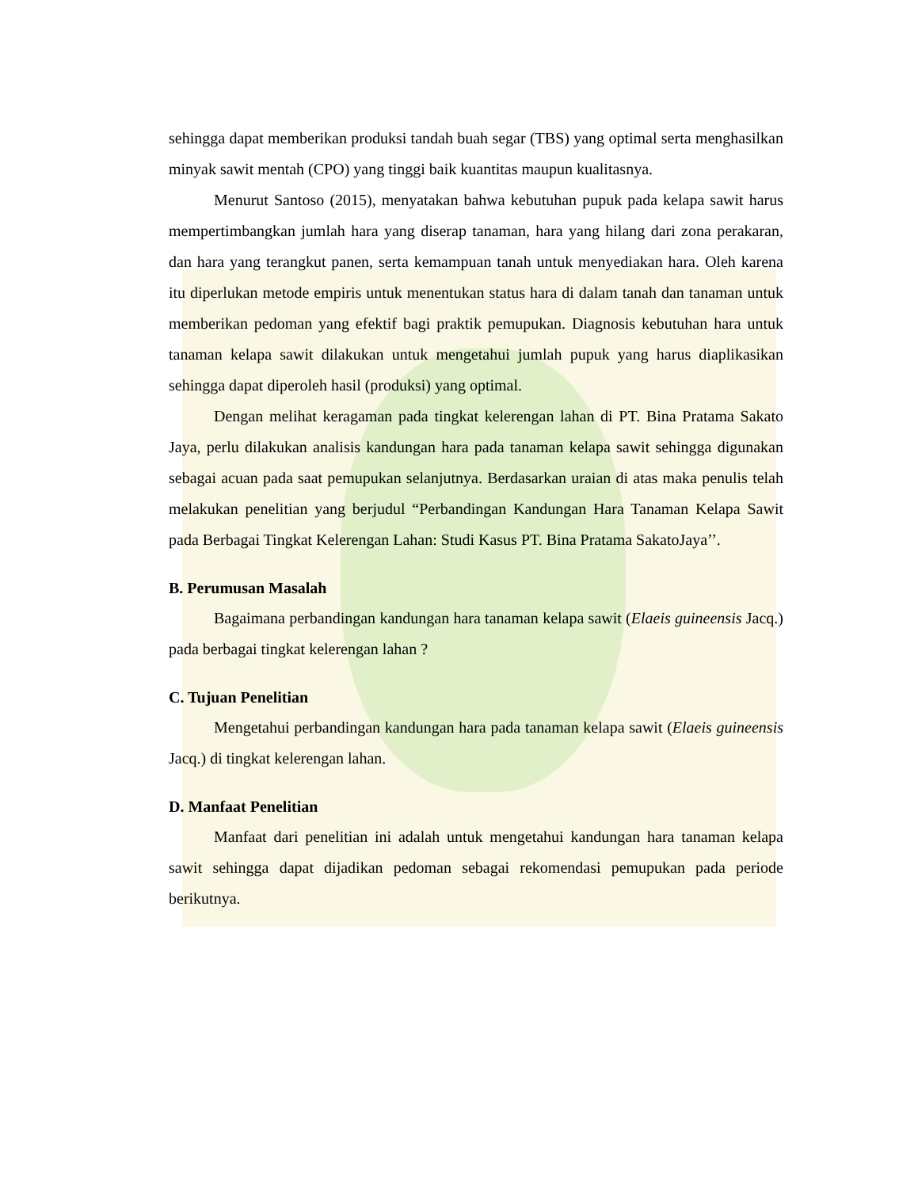sehingga dapat memberikan produksi tandah buah segar (TBS) yang optimal serta menghasilkan minyak sawit mentah (CPO) yang tinggi baik kuantitas maupun kualitasnya.
Menurut Santoso (2015), menyatakan bahwa kebutuhan pupuk pada kelapa sawit harus mempertimbangkan jumlah hara yang diserap tanaman, hara yang hilang dari zona perakaran, dan hara yang terangkut panen, serta kemampuan tanah untuk menyediakan hara. Oleh karena itu diperlukan metode empiris untuk menentukan status hara di dalam tanah dan tanaman untuk memberikan pedoman yang efektif bagi praktik pemupukan. Diagnosis kebutuhan hara untuk tanaman kelapa sawit dilakukan untuk mengetahui jumlah pupuk yang harus diaplikasikan sehingga dapat diperoleh hasil (produksi) yang optimal.
Dengan melihat keragaman pada tingkat kelerengan lahan di PT. Bina Pratama Sakato Jaya, perlu dilakukan analisis kandungan hara pada tanaman kelapa sawit sehingga digunakan sebagai acuan pada saat pemupukan selanjutnya. Berdasarkan uraian di atas maka penulis telah melakukan penelitian yang berjudul “Perbandingan Kandungan Hara Tanaman Kelapa Sawit pada Berbagai Tingkat Kelerengan Lahan: Studi Kasus PT. Bina Pratama SakatoJaya’’.
B. Perumusan Masalah
Bagaimana perbandingan kandungan hara tanaman kelapa sawit (Elaeis guineensis Jacq.) pada berbagai tingkat kelerengan lahan ?
C. Tujuan Penelitian
Mengetahui perbandingan kandungan hara pada tanaman kelapa sawit (Elaeis guineensis Jacq.) di tingkat kelerengan lahan.
D. Manfaat Penelitian
Manfaat dari penelitian ini adalah untuk mengetahui kandungan hara tanaman kelapa sawit sehingga dapat dijadikan pedoman sebagai rekomendasi pemupukan pada periode berikutnya.